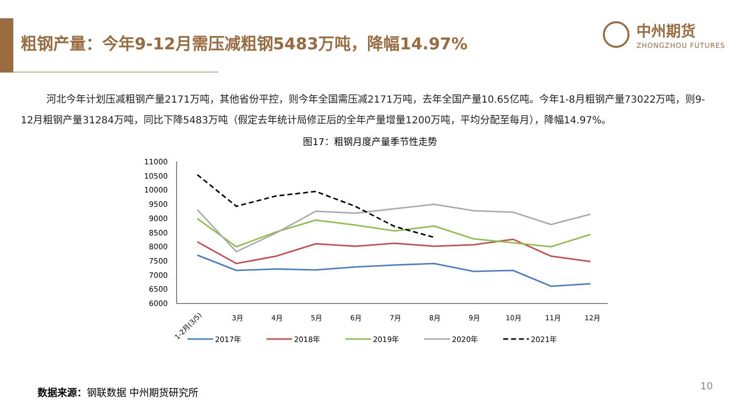粗钢产量：今年9-12月需压减粗钢5483万吨，降幅14.97%
中州期货
ZHONGZHOU FUTURES
河北今年计划压减粗钢产量2171万吨，其他省份平控，则今年全国需压减2171万吨，去年全国产量10.65亿吨。今年1-8月粗钢产量73022万吨，则9-12月粗钢产量31284万吨，同比下降5483万吨（假定去年统计局修正后的全年产量增量1200万吨，平均分配至每月），降幅14.97%。
图17：粗钢月度产量季节性走势
11000
10500
10000
9500
9000
8500
8000
7500
7000
6500
6000
1-2月(3/5)
3月
4月
5月
6月
7月
8月
9月
10月
11月
12月
2017年
2018年
2019年
2020年
2021年
数据来源：钢联数据 中州期货研究所 10